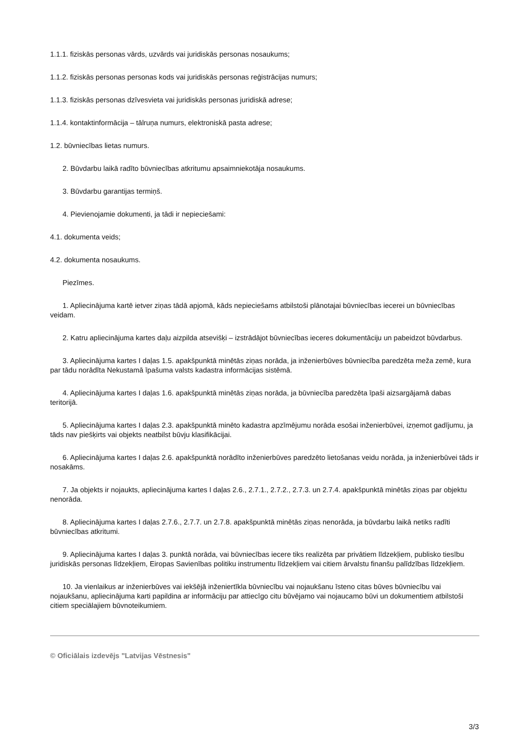1.1.1. fiziskās personas vārds, uzvārds vai juridiskās personas nosaukums;
1.1.2. fiziskās personas personas kods vai juridiskās personas reģistrācijas numurs;
1.1.3. fiziskās personas dzīvesvieta vai juridiskās personas juridiskā adrese;
1.1.4. kontaktinformācija – tālruņa numurs, elektroniskā pasta adrese;
1.2. būvniecības lietas numurs.
2. Būvdarbu laikā radīto būvniecības atkritumu apsaimniekotāja nosaukums.
3. Būvdarbu garantijas termiņš.
4. Pievienojamie dokumenti, ja tādi ir nepieciešami:
4.1. dokumenta veids;
4.2. dokumenta nosaukums.
Piezīmes.
1. Apliecinājuma kartē ietver ziņas tādā apjomā, kāds nepieciešams atbilstoši plānotajai būvniecības iecerei un būvniecības veidam.
2. Katru apliecinājuma kartes daļu aizpilda atsevišķi – izstrādājot būvniecības ieceres dokumentāciju un pabeidzot būvdarbus.
3. Apliecinājuma kartes I daļas 1.5. apakšpunktā minētās ziņas norāda, ja inženierbūves būvniecība paredzēta meža zemē, kura par tādu norādīta Nekustamā īpašuma valsts kadastra informācijas sistēmā.
4. Apliecinājuma kartes I daļas 1.6. apakšpunktā minētās ziņas norāda, ja būvniecība paredzēta īpaši aizsargājamā dabas teritorijā.
5. Apliecinājuma kartes I daļas 2.3. apakšpunktā minēto kadastra apzīmējumu norāda esošai inženierbūvei, izņemot gadījumu, ja tāds nav piešķirts vai objekts neatbilst būvju klasifikācijai.
6. Apliecinājuma kartes I daļas 2.6. apakšpunktā norādīto inženierbūves paredzēto lietošanas veidu norāda, ja inženierbūvei tāds ir nosakāms.
7. Ja objekts ir nojaukts, apliecinājuma kartes I daļas 2.6., 2.7.1., 2.7.2., 2.7.3. un 2.7.4. apakšpunktā minētās ziņas par objektu nenorāda.
8. Apliecinājuma kartes I daļas 2.7.6., 2.7.7. un 2.7.8. apakšpunktā minētās ziņas nenorāda, ja būvdarbu laikā netiks radīti būvniecības atkritumi.
9. Apliecinājuma kartes I daļas 3. punktā norāda, vai būvniecības iecere tiks realizēta par privātiem līdzekļiem, publisko tiesību juridiskās personas līdzekļiem, Eiropas Savienības politiku instrumentu līdzekļiem vai citiem ārvalstu finanšu palīdzības līdzekļiem.
10. Ja vienlaikus ar inženierbūves vai iekšējā inženiertīkla būvniecību vai nojaukšanu īsteno citas būves būvniecību vai nojaukšanu, apliecinājuma karti papildina ar informāciju par attiecīgo citu būvējamo vai nojaucamo būvi un dokumentiem atbilstoši citiem speciālajiem būvnoteikumiem.
© Oficiālais izdevējs "Latvijas Vēstnesis"
3/3